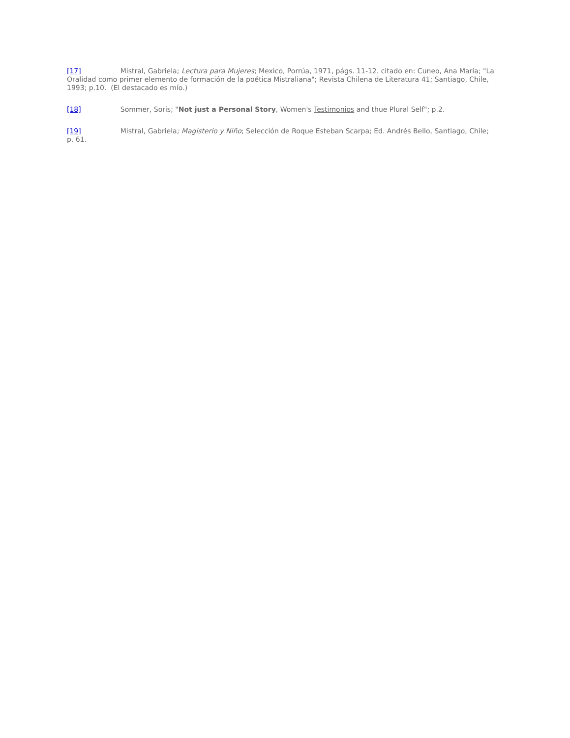[17] Mistral, Gabriela; Lectura para Mujeres; Mexico, Porrúa, 1971, págs. 11-12. citado en: Cuneo, Ana María; "La Oralidad como primer elemento de formación de la poética Mistraliana"; Revista Chilena de Literatura 41; Santiago, Chile, 1993; p.10. (El destacado es mío.)
[18] Sommer, Soris; "Not just a Personal Story, Women's Testimonios and thue Plural Self"; p.2.
[19] Mistral, Gabriela; Magisterio y Niño; Selección de Roque Esteban Scarpa; Ed. Andrés Bello, Santiago, Chile; p. 61.